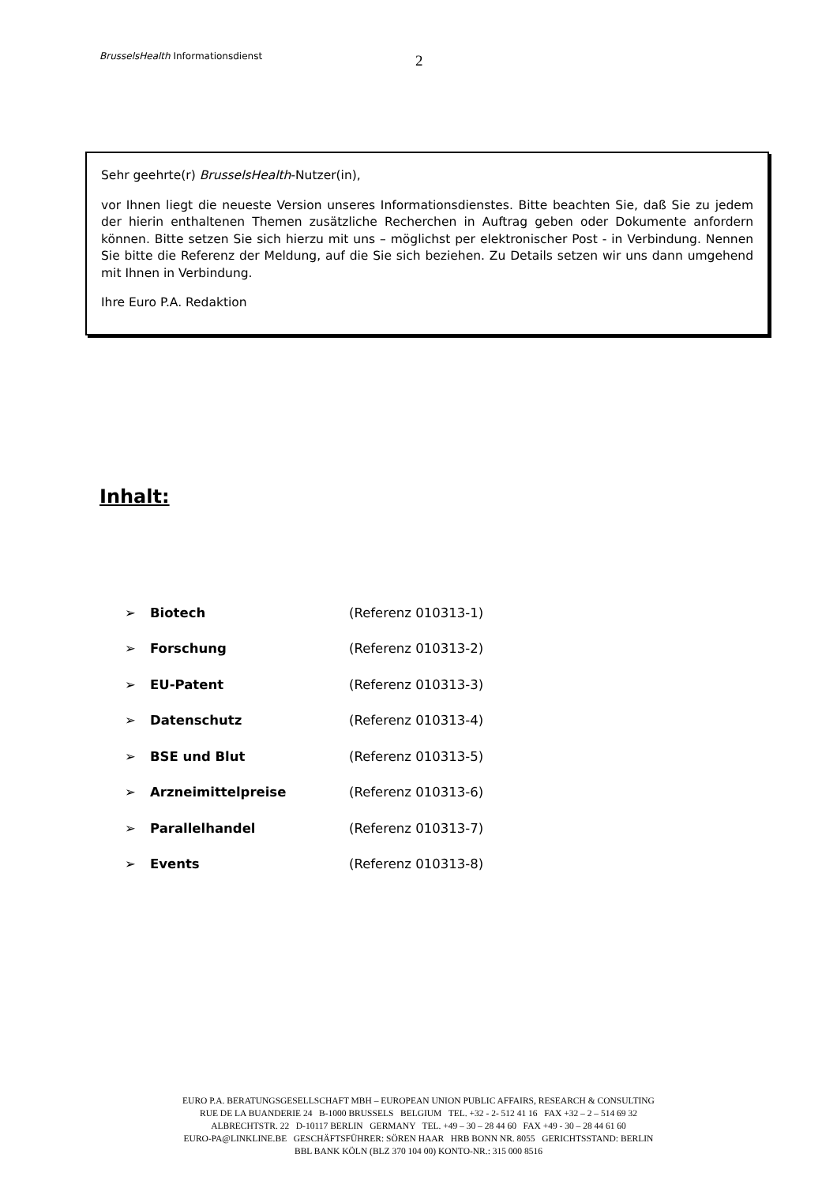BrusselsHealth Informationsdienst 2
Sehr geehrte(r) BrusselsHealth-Nutzer(in),
vor Ihnen liegt die neueste Version unseres Informationsdienstes. Bitte beachten Sie, daß Sie zu jedem der hierin enthaltenen Themen zusätzliche Recherchen in Auftrag geben oder Dokumente anfordern können. Bitte setzen Sie sich hierzu mit uns – möglichst per elektronischer Post - in Verbindung. Nennen Sie bitte die Referenz der Meldung, auf die Sie sich beziehen. Zu Details setzen wir uns dann umgehend mit Ihnen in Verbindung.
Ihre Euro P.A. Redaktion
Inhalt:
➢ Biotech (Referenz 010313-1)
➢ Forschung (Referenz 010313-2)
➢ EU-Patent (Referenz 010313-3)
➢ Datenschutz (Referenz 010313-4)
➢ BSE und Blut (Referenz 010313-5)
➢ Arzneimittelpreise (Referenz 010313-6)
➢ Parallelhandel (Referenz 010313-7)
➢ Events (Referenz 010313-8)
EURO P.A. BERATUNGSGESELLSCHAFT MBH – EUROPEAN UNION PUBLIC AFFAIRS, RESEARCH & CONSULTING
RUE DE LA BUANDERIE 24 B-1000 BRUSSELS BELGIUM TEL. +32 - 2- 512 41 16 FAX +32 – 2 – 514 69 32
ALBRECHTSTR. 22 D-10117 BERLIN GERMANY TEL. +49 – 30 – 28 44 60 FAX +49 - 30 – 28 44 61 60
EURO-PA@LINKLINE.BE GESCHÄFTSFÜHRER: SÖREN HAAR HRB BONN NR. 8055 GERICHTSSTAND: BERLIN
BBL BANK KÖLN (BLZ 370 104 00) KONTO-NR.: 315 000 8516